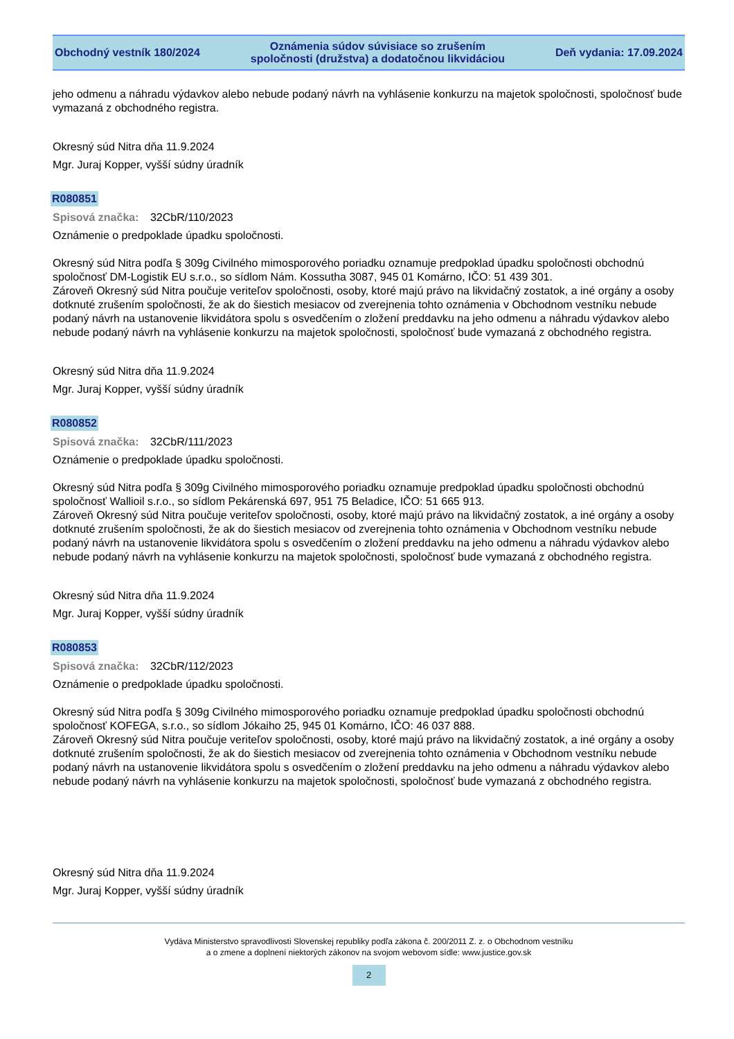Obchodný vestník 180/2024 Oznámenia súdov súvisiace so zrušením
spoločnosti (družstva) a dodatočnou likvidáciou Deň vydania: 17.09.2024
jeho odmenu a náhradu výdavkov alebo nebude podaný návrh na vyhlásenie konkurzu na majetok spoločnosti, spoločnosť bude vymazaná z obchodného registra.
Okresný súd Nitra dňa 11.9.2024
Mgr. Juraj Kopper, vyšší súdny úradník
R080851
Spisová značka: 32CbR/110/2023
Oznámenie o predpoklade úpadku spoločnosti.
Okresný súd Nitra podľa § 309g Civilného mimosporového poriadku oznamuje predpoklad úpadku spoločnosti obchodnú spoločnosť DM-Logistik EU s.r.o., so sídlom Nám. Kossutha 3087, 945 01 Komárno, IČO: 51 439 301.
Zároveň Okresný súd Nitra poučuje veriteľov spoločnosti, osoby, ktoré majú právo na likvidačný zostatok, a iné orgány a osoby dotknuté zrušením spoločnosti, že ak do šiestich mesiacov od zverejnenia tohto oznámenia v Obchodnom vestníku nebude podaný návrh na ustanovenie likvidátora spolu s osvedčením o zložení preddavku na jeho odmenu a náhradu výdavkov alebo nebude podaný návrh na vyhlásenie konkurzu na majetok spoločnosti, spoločnosť bude vymazaná z obchodného registra.
Okresný súd Nitra dňa 11.9.2024
Mgr. Juraj Kopper, vyšší súdny úradník
R080852
Spisová značka: 32CbR/111/2023
Oznámenie o predpoklade úpadku spoločnosti.
Okresný súd Nitra podľa § 309g Civilného mimosporového poriadku oznamuje predpoklad úpadku spoločnosti obchodnú spoločnosť Wallioil s.r.o., so sídlom Pekárenská 697, 951 75 Beladice, IČO: 51 665 913.
Zároveň Okresný súd Nitra poučuje veriteľov spoločnosti, osoby, ktoré majú právo na likvidačný zostatok, a iné orgány a osoby dotknuté zrušením spoločnosti, že ak do šiestich mesiacov od zverejnenia tohto oznámenia v Obchodnom vestníku nebude podaný návrh na ustanovenie likvidátora spolu s osvedčením o zložení preddavku na jeho odmenu a náhradu výdavkov alebo nebude podaný návrh na vyhlásenie konkurzu na majetok spoločnosti, spoločnosť bude vymazaná z obchodného registra.
Okresný súd Nitra dňa 11.9.2024
Mgr. Juraj Kopper, vyšší súdny úradník
R080853
Spisová značka: 32CbR/112/2023
Oznámenie o predpoklade úpadku spoločnosti.
Okresný súd Nitra podľa § 309g Civilného mimosporového poriadku oznamuje predpoklad úpadku spoločnosti obchodnú spoločnosť KOFEGA, s.r.o., so sídlom Jókaiho 25, 945 01 Komárno, IČO: 46 037 888.
Zároveň Okresný súd Nitra poučuje veriteľov spoločnosti, osoby, ktoré majú právo na likvidačný zostatok, a iné orgány a osoby dotknuté zrušením spoločnosti, že ak do šiestich mesiacov od zverejnenia tohto oznámenia v Obchodnom vestníku nebude podaný návrh na ustanovenie likvidátora spolu s osvedčením o zložení preddavku na jeho odmenu a náhradu výdavkov alebo nebude podaný návrh na vyhlásenie konkurzu na majetok spoločnosti, spoločnosť bude vymazaná z obchodného registra.
Okresný súd Nitra dňa 11.9.2024
Mgr. Juraj Kopper, vyšší súdny úradník
Vydáva Ministerstvo spravodlivosti Slovenskej republiky podľa zákona č. 200/2011 Z. z. o Obchodnom vestníku
a o zmene a doplnení niektorých zákonov na svojom webovom sídle: www.justice.gov.sk
2